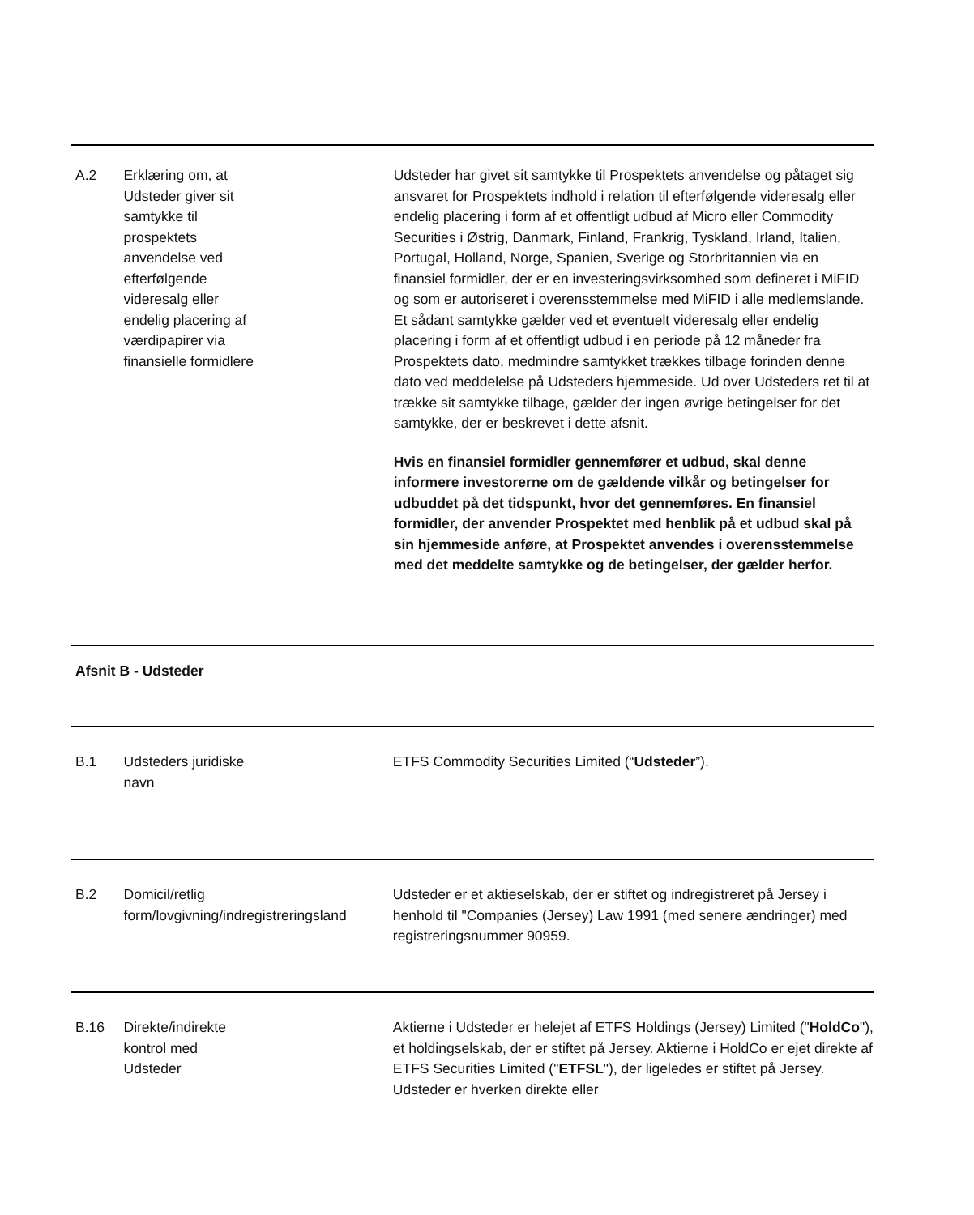A.2 Erklæring om, at Udsteder giver sit samtykke til prospektets anvendelse ved efterfølgende videresalg eller endelig placering af værdipapirer via finansielle formidlere
Udsteder har givet sit samtykke til Prospektets anvendelse og påtaget sig ansvaret for Prospektets indhold i relation til efterfølgende videresalg eller endelig placering i form af et offentligt udbud af Micro eller Commodity Securities i Østrig, Danmark, Finland, Frankrig, Tyskland, Irland, Italien, Portugal, Holland, Norge, Spanien, Sverige og Storbritannien via en finansiel formidler, der er en investeringsvirksomhed som defineret i MiFID og som er autoriseret i overensstemmelse med MiFID i alle medlemslande. Et sådant samtykke gælder ved et eventuelt videresalg eller endelig placering i form af et offentligt udbud i en periode på 12 måneder fra Prospektets dato, medmindre samtykket trækkes tilbage forinden denne dato ved meddelelse på Udsteders hjemmeside. Ud over Udsteders ret til at trække sit samtykke tilbage, gælder der ingen øvrige betingelser for det samtykke, der er beskrevet i dette afsnit.
Hvis en finansiel formidler gennemfører et udbud, skal denne informere investorerne om de gældende vilkår og betingelser for udbuddet på det tidspunkt, hvor det gennemføres. En finansiel formidler, der anvender Prospektet med henblik på et udbud skal på sin hjemmeside anføre, at Prospektet anvendes i overensstemmelse med det meddelte samtykke og de betingelser, der gælder herfor.
Afsnit B - Udsteder
B.1 Udsteders juridiske
navn
ETFS Commodity Securities Limited (“Udsteder”).
B.2 Domicil/retlig form/lovgivning/indregistreringsland
Udsteder er et aktieselskab, der er stiftet og indregistreret på Jersey i henhold til "Companies (Jersey) Law 1991 (med senere ændringer) med registreringsnummer 90959.
B.16 Direkte/indirekte
kontrol med
Udsteder
Aktierne i Udsteder er helejet af ETFS Holdings (Jersey) Limited ("HoldCo"), et holdingselskab, der er stiftet på Jersey. Aktierne i HoldCo er ejet direkte af ETFS Securities Limited ("ETFSL"), der ligeledes er stiftet på Jersey. Udsteder er hverken direkte eller